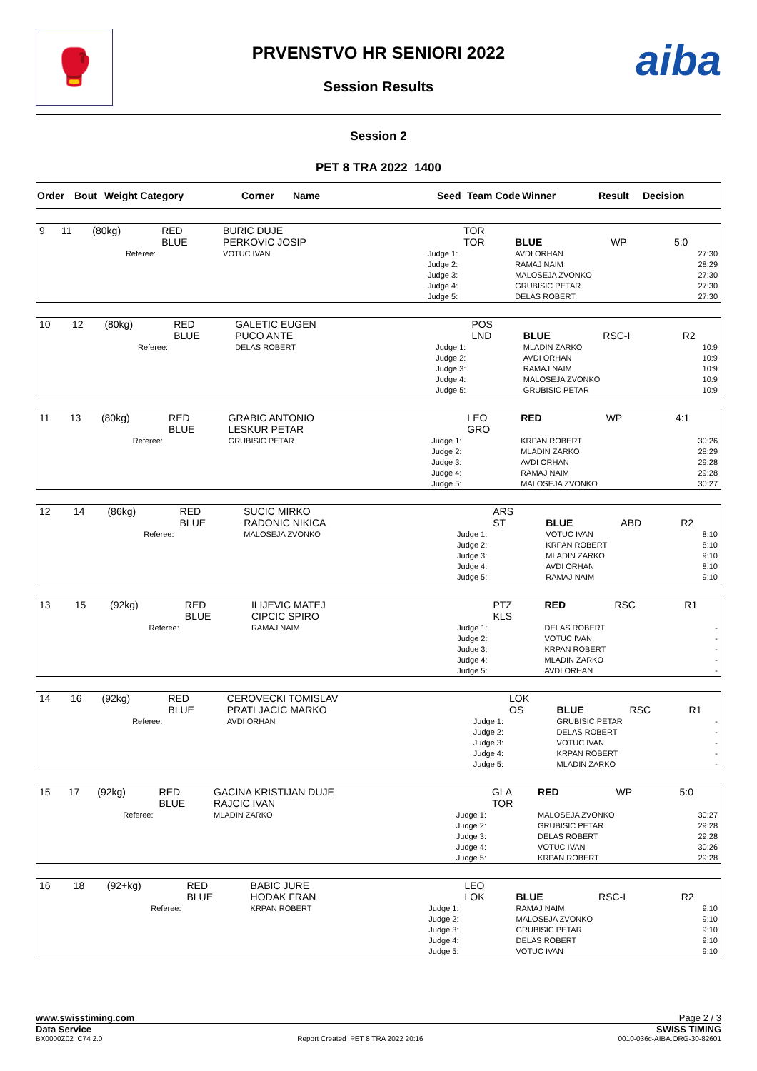🥊 aiba
PRVENSTVO HR SENIORI 2022
Session Results
Session 2
PET 8 TRA 2022 1400
| Order | Bout | Weight Category | Corner | Name | Seed | Team Code | Winner | Result | Decision |
| --- | --- | --- | --- | --- | --- | --- | --- | --- | --- |
| 9 | 11 | (80kg) | | RED BLUE | BURIC DUJE PERKOVIC JOSIP | | TOR TOR | BLUE | WP | 5:0 |
| | | | Referee: | | VOTUC IVAN | Judge 1: Judge 2: Judge 3: Judge 4: Judge 5: | | AVDI ORHAN RAMAJ NAIM MALOSEJA ZVONKO GRUBISIC PETAR DELAS ROBERT | | 27:30 28:29 27:30 27:30 27:30 |
| 10 | 12 | (80kg) | | RED BLUE | GALETIC EUGEN PUCO ANTE | | POS LND | BLUE | RSC-I | R2 |
| | | | Referee: | | DELAS ROBERT | Judge 1: Judge 2: Judge 3: Judge 4: Judge 5: | | MLADIN ZARKO AVDI ORHAN RAMAJ NAIM MALOSEJA ZVONKO GRUBISIC PETAR | | 10:9 10:9 10:9 10:9 10:9 |
| 11 | 13 | (80kg) | | RED BLUE | GRABIC ANTONIO LESKUR PETAR | | LEO GRO | RED | WP | 4:1 |
| | | | Referee: | | GRUBISIC PETAR | Judge 1: Judge 2: Judge 3: Judge 4: Judge 5: | | KRPAN ROBERT MLADIN ZARKO AVDI ORHAN RAMAJ NAIM MALOSEJA ZVONKO | | 30:26 28:29 29:28 29:28 30:27 |
| 12 | 14 | (86kg) | | RED BLUE | SUCIC MIRKO RADONIC NIKICA | | ARS ST | BLUE | ABD | R2 |
| | | | Referee: | | MALOSEJA ZVONKO | Judge 1: Judge 2: Judge 3: Judge 4: Judge 5: | | VOTUC IVAN KRPAN ROBERT MLADIN ZARKO AVDI ORHAN RAMAJ NAIM | | 8:10 8:10 9:10 8:10 9:10 |
| 13 | 15 | (92kg) | | RED BLUE | ILIJEVIC MATEJ CIPCIC SPIRO | | PTZ KLS | RED | RSC | R1 |
| | | | Referee: | | RAMAJ NAIM | Judge 1: Judge 2: Judge 3: Judge 4: Judge 5: | | DELAS ROBERT VOTUC IVAN KRPAN ROBERT MLADIN ZARKO AVDI ORHAN | | - - - - - |
| 14 | 16 | (92kg) | | RED BLUE | CEROVECKI TOMISLAV PRATLJACIC MARKO | | LOK OS | BLUE | RSC | R1 |
| | | | Referee: | | AVDI ORHAN | Judge 1: Judge 2: Judge 3: Judge 4: Judge 5: | | GRUBISIC PETAR DELAS ROBERT VOTUC IVAN KRPAN ROBERT MLADIN ZARKO | | - - - - - |
| 15 | 17 | (92kg) | | RED BLUE | GACINA KRISTIJAN DUJE RAJCIC IVAN | | GLA TOR | RED | WP | 5:0 |
| | | | Referee: | | MLADIN ZARKO | Judge 1: Judge 2: Judge 3: Judge 4: Judge 5: | | MALOSEJA ZVONKO GRUBISIC PETAR DELAS ROBERT VOTUC IVAN KRPAN ROBERT | | 30:27 29:28 29:28 30:26 29:28 |
| 16 | 18 | (92+kg) | | RED BLUE | BABIC JURE HODAK FRAN | | LEO LOK | BLUE | RSC-I | R2 |
| | | | Referee: | | KRPAN ROBERT | Judge 1: Judge 2: Judge 3: Judge 4: Judge 5: | | RAMAJ NAIM MALOSEJA ZVONKO GRUBISIC PETAR DELAS ROBERT VOTUC IVAN | | 9:10 9:10 9:10 9:10 9:10 |
www.swisstiming.com Page 2 / 3
Data Service SWISS TIMING
BX0000Z02_C74 2.0 Report Created PET 8 TRA 2022 20:16 0010-036c-AIBA.ORG-30-82601